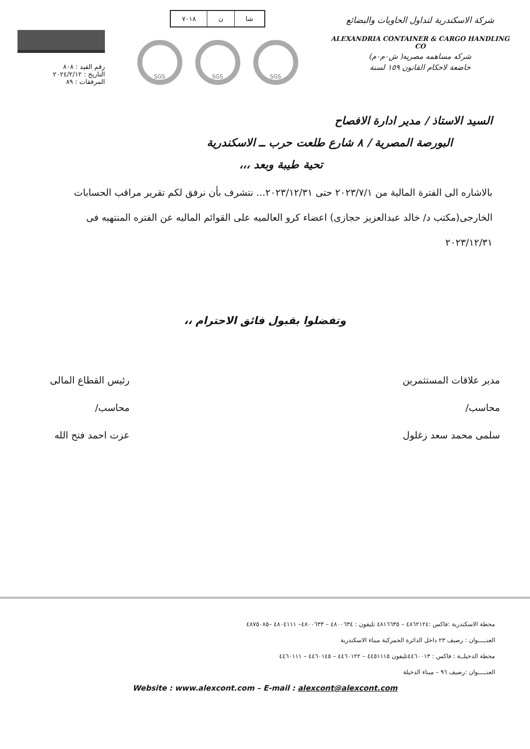شركة الاسكندرية لتداول الحاويات والبضائع
ALEXANDRIA CONTAINER & CARGO HANDLING CO
شركه مساهمه مصريه( ش٠م٠م)
خاضعة لاحكام القانون ١٥٩ لسنة
| شا | ن | ٧٠١٨ |
SGS SGS SGS
رقم القيد : ٨٠٨
التاريخ : ٢٠٢٤/٢/١٢
المرفقات : ٨٩
السيد الاستاذ / مدير ادارة الافصاح
البورصة المصرية / ٨ شارع طلعت حرب ــ الاسكندرية
تحية طيبة وبعد ،،،
بالاشاره الى الفترة المالية من ٢٠٢٣/٧/١ حتى ٢٠٢٣/١٢/٣١... نتشرف بأن نرفق لكم تقرير مراقب الحسابات الخارجى(مكتب د/ خالد عبدالعزيز حجازى) اعضاء كرو العالميه على القوائم الماليه عن الفتره المنتهيه فى ٢٠٢٣/١٢/٣١
وتفضلوا بقبول فائق الاحترام ،،
مدير علاقات المستثمرين
محاسب/
سلمى محمد سعد زغلول
رئيس القطاع المالى
محاسب/
عزت احمد فتح الله
محطة الاسكندرية :فاكس :٤٨٦٢١٢٤ – ٤٨١٦٦٣٥ تليفون : ٤٨٠٠٦٣٤ – ٤٨٠٠٦٣٣– ٤٨٠٤١١١ –٤٨٧٥٠٨٥
العنـــــوان : رصيف ٢٣ داخل الدائرة الجمركية ميناء الاسكندرية
محطة الدخيلــة : فاكس : ٤٤٦٠٠١٣تليفون ٤٤٥١١١٥ – ٤٤٦٠١٢٢ – ٤٤٦٠١٤٥ – ٤٤٦٠١١١
العنـــــوان :رصيف ٩٦ – ميناء الدخيلة
Website : www.alexcont.com – E-mail : alexcont@alexcont.com